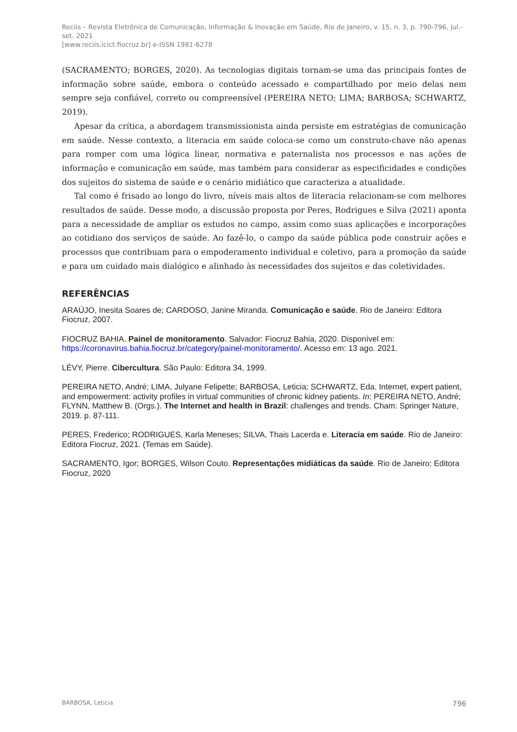Reciis – Revista Eletrônica de Comunicação, Informação & Inovação em Saúde, Rio de Janeiro, v. 15, n. 3, p. 790-796, jul.-set. 2021
[www.reciis.icict.fiocruz.br] e-ISSN 1981-6278
(SACRAMENTO; BORGES, 2020). As tecnologias digitais tornam-se uma das principais fontes de informação sobre saúde, embora o conteúdo acessado e compartilhado por meio delas nem sempre seja confiável, correto ou compreensível (PEREIRA NETO; LIMA; BARBOSA; SCHWARTZ, 2019).
Apesar da crítica, a abordagem transmissionista ainda persiste em estratégias de comunicação em saúde. Nesse contexto, a literacia em saúde coloca-se como um construto-chave não apenas para romper com uma lógica linear, normativa e paternalista nos processos e nas ações de informação e comunicação em saúde, mas também para considerar as especificidades e condições dos sujeitos do sistema de saúde e o cenário midiático que caracteriza a atualidade.
Tal como é frisado ao longo do livro, níveis mais altos de literacia relacionam-se com melhores resultados de saúde. Desse modo, a discussão proposta por Peres, Rodrigues e Silva (2021) aponta para a necessidade de ampliar os estudos no campo, assim como suas aplicações e incorporações ao cotidiano dos serviços de saúde. Ao fazê-lo, o campo da saúde pública pode construir ações e processos que contribuam para o empoderamento individual e coletivo, para a promoção da saúde e para um cuidado mais dialógico e alinhado às necessidades dos sujeitos e das coletividades.
REFERÊNCIAS
ARAÚJO, Inesita Soares de; CARDOSO, Janine Miranda. Comunicação e saúde. Rio de Janeiro: Editora Fiocruz, 2007.
FIOCRUZ BAHIA. Painel de monitoramento. Salvador: Fiocruz Bahia, 2020. Disponível em: https://coronavirus.bahia.fiocruz.br/category/painel-monitoramento/. Acesso em: 13 ago. 2021.
LÉVY, Pierre. Cibercultura. São Paulo: Editora 34, 1999.
PEREIRA NETO, André; LIMA, Julyane Felipette; BARBOSA, Leticia; SCHWARTZ, Eda. Internet, expert patient, and empowerment: activity profiles in virtual communities of chronic kidney patients. In: PEREIRA NETO, André; FLYNN, Matthew B. (Orgs.). The Internet and health in Brazil: challenges and trends. Cham: Springer Nature, 2019. p. 87-111.
PERES, Frederico; RODRIGUES, Karla Meneses; SILVA, Thais Lacerda e. Literacia em saúde. Rio de Janeiro: Editora Fiocruz, 2021. (Temas em Saúde).
SACRAMENTO, Igor; BORGES, Wilson Couto. Representações midiáticas da saúde. Rio de Janeiro: Editora Fiocruz, 2020
BARBOSA, Leticia 796